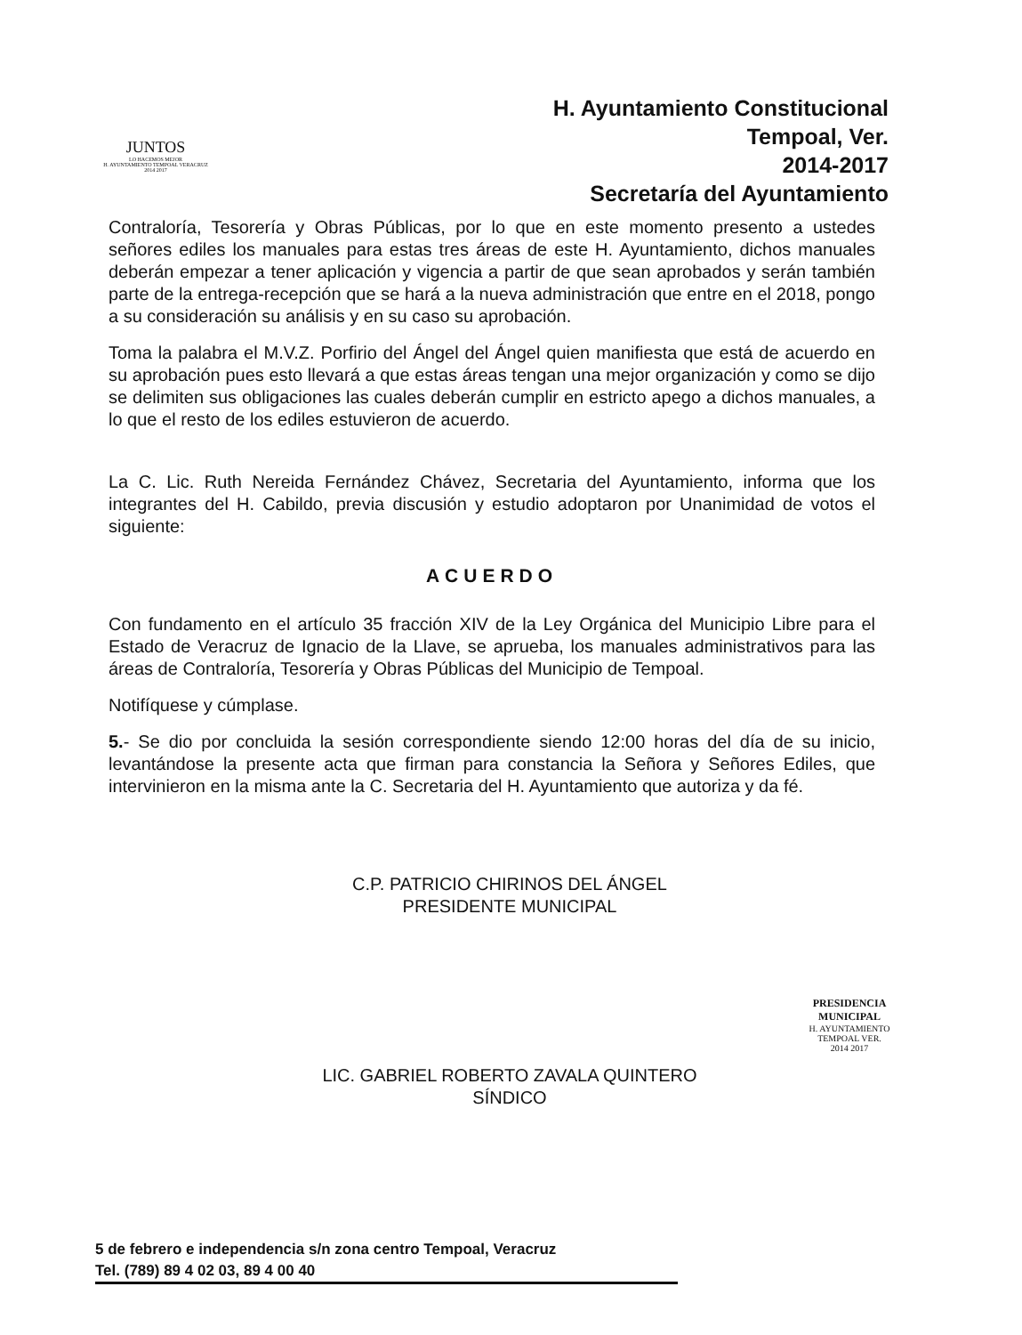JUNTOS
LO HACEMOS MEJOR
H. AYUNTAMIENTO TEMPOAL VERACRUZ 2014 2017
H. Ayuntamiento Constitucional
Tempoal, Ver.
2014-2017
Secretaría del Ayuntamiento
Contraloría, Tesorería y Obras Públicas, por lo que en este momento presento a ustedes señores ediles los manuales para estas tres áreas de este H. Ayuntamiento, dichos manuales deberán empezar a tener aplicación y vigencia a partir de que sean aprobados y serán también parte de la entrega-recepción que se hará a la nueva administración que entre en el 2018, pongo a su consideración su análisis y en su caso su aprobación.
Toma la palabra el M.V.Z. Porfirio del Ángel del Ángel quien manifiesta que está de acuerdo en su aprobación pues esto llevará a que estas áreas tengan una mejor organización y como se dijo se delimiten sus obligaciones las cuales deberán cumplir en estricto apego a dichos manuales, a lo que el resto de los ediles estuvieron de acuerdo.
La C. Lic. Ruth Nereida Fernández Chávez, Secretaria del Ayuntamiento, informa que los integrantes del H. Cabildo, previa discusión y estudio adoptaron por Unanimidad de votos el siguiente:
ACUERDO
Con fundamento en el artículo 35 fracción XIV de la Ley Orgánica del Municipio Libre para el Estado de Veracruz de Ignacio de la Llave, se aprueba, los manuales administrativos para las áreas de Contraloría, Tesorería y Obras Públicas del Municipio de Tempoal.
Notifíquese y cúmplase.
5.- Se dio por concluida la sesión correspondiente siendo 12:00 horas del día de su inicio, levantándose la presente acta que firman para constancia la Señora y Señores Ediles, que intervinieron en la misma ante la C. Secretaria del H. Ayuntamiento que autoriza y da fé.
C.P. PATRICIO CHIRINOS DEL ÁNGEL
PRESIDENTE MUNICIPAL
LIC. GABRIEL ROBERTO ZAVALA QUINTERO
SÍNDICO
PRESIDENCIA MUNICIPAL
H. AYUNTAMIENTO
TEMPOAL VER.
2014 2017
5 de febrero e independencia s/n zona centro Tempoal, Veracruz
Tel. (789) 89 4 02 03, 89 4 00 40